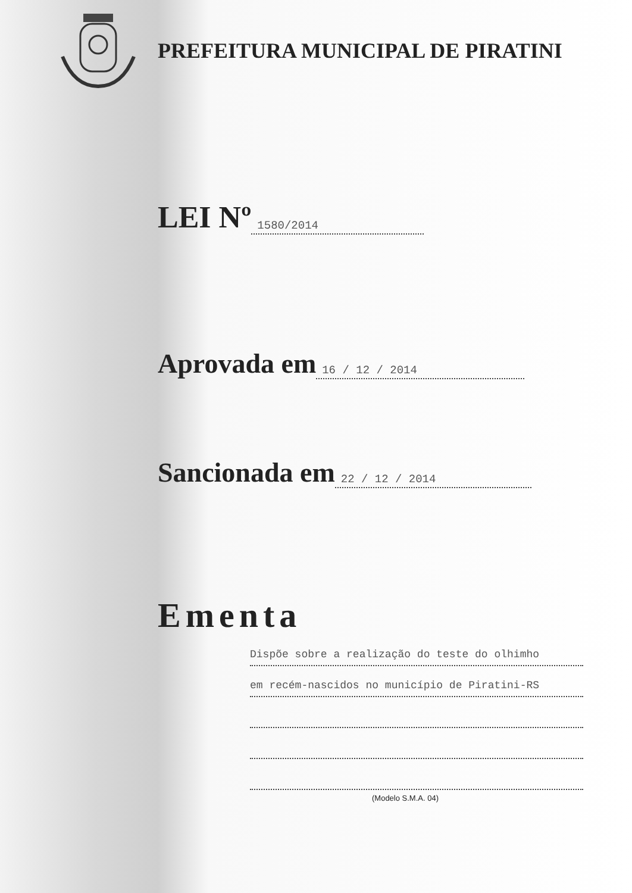PREFEITURA MUNICIPAL DE PIRATINI
LEI Nº 1580/2014
Aprovada em 16 / 12 / 2014
Sancionada em 22 / 12 / 2014
Ementa
Dispõe sobre a realização do teste do olhimho
em recém-nascidos no município de Piratini-RS
(Modelo S.M.A. 04)